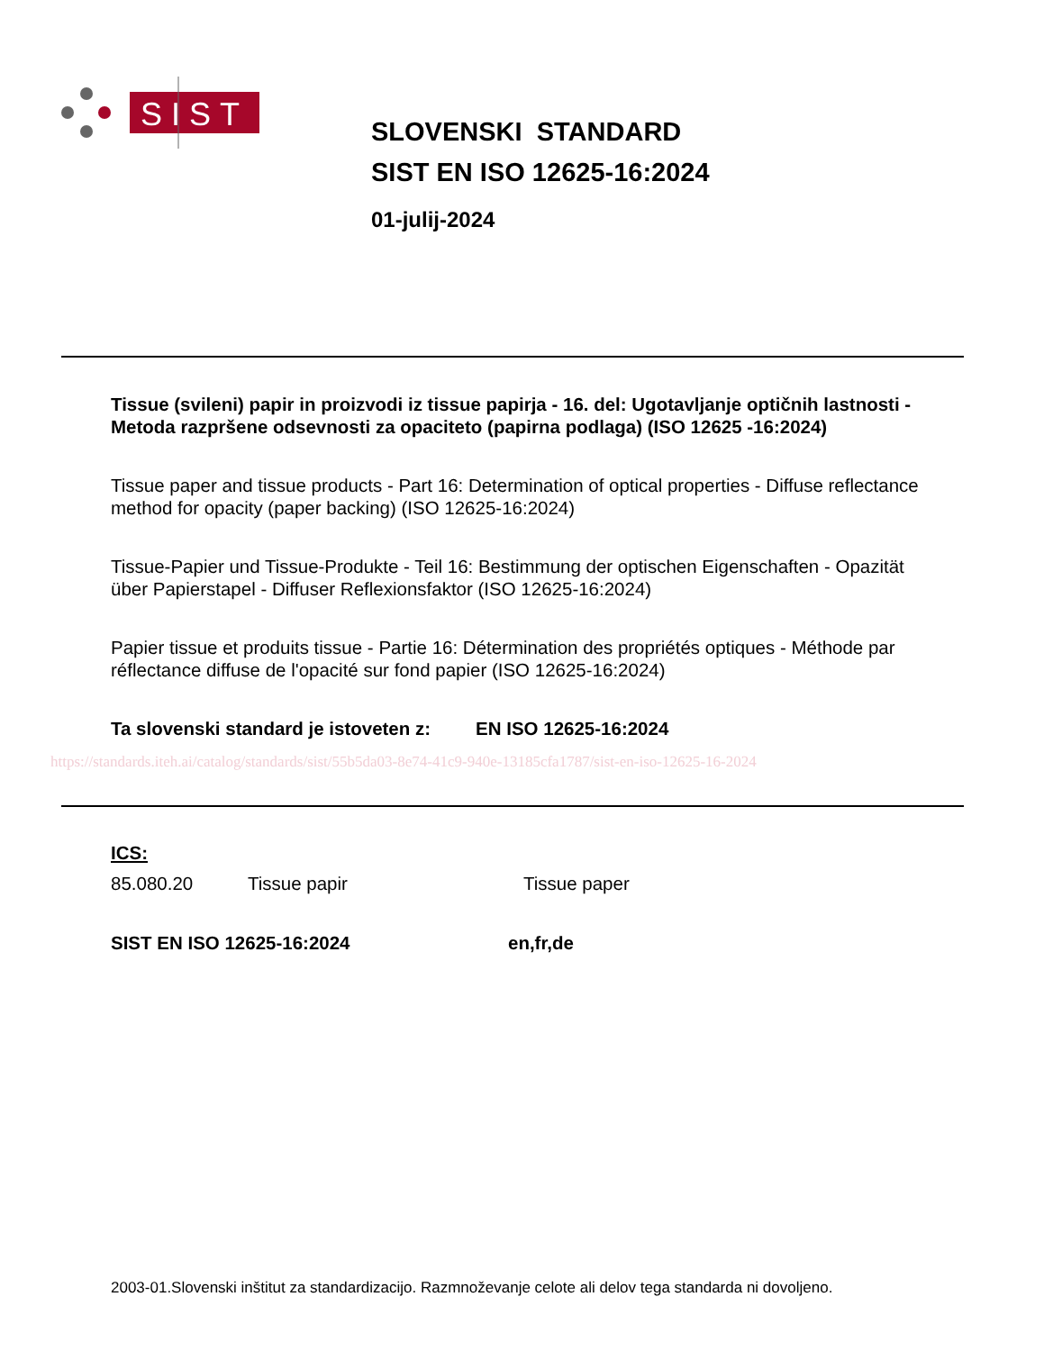SIST
SLOVENSKI STANDARD
SIST EN ISO 12625-16:2024
01-julij-2024
Tissue (svileni) papir in proizvodi iz tissue papirja - 16. del: Ugotavljanje optičnih lastnosti - Metoda razpršene odsevnosti za opaciteto (papirna podlaga) (ISO 12625 -16:2024)
Tissue paper and tissue products - Part 16: Determination of optical properties - Diffuse reflectance method for opacity (paper backing) (ISO 12625-16:2024)
Tissue-Papier und Tissue-Produkte - Teil 16: Bestimmung der optischen Eigenschaften - Opazität über Papierstapel - Diffuser Reflexionsfaktor (ISO 12625-16:2024)
Papier tissue et produits tissue - Partie 16: Détermination des propriétés optiques - Méthode par réflectance diffuse de l'opacité sur fond papier (ISO 12625-16:2024)
Ta slovenski standard je istoveten z: EN ISO 12625-16:2024
https://standards.iteh.ai/catalog/standards/sist/55b5da03-8e74-41c9-940e-13185cfa1787/sist-en-iso-12625-16-2024
ICS:
85.080.20 Tissue papir Tissue paper
SIST EN ISO 12625-16:2024 en,fr,de
2003-01.Slovenski inštitut za standardizacijo. Razmnoževanje celote ali delov tega standarda ni dovoljeno.